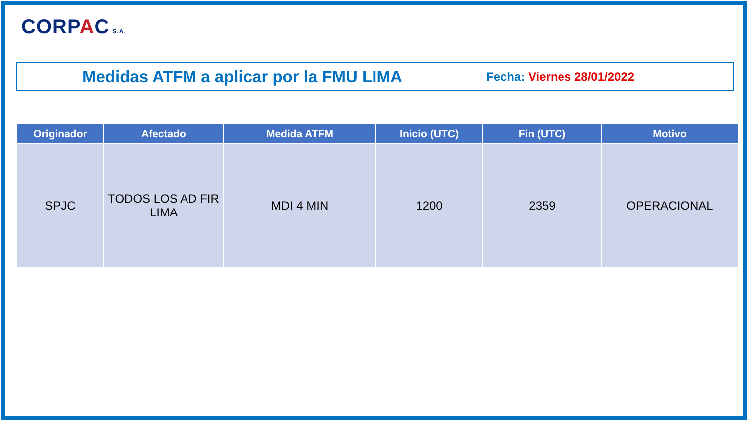CORPAC S.A.
Medidas ATFM a aplicar por la FMU LIMA
Fecha: Viernes 28/01/2022
| Originador | Afectado | Medida ATFM | Inicio (UTC) | Fin (UTC) | Motivo |
| --- | --- | --- | --- | --- | --- |
| SPJC | TODOS LOS AD FIR LIMA | MDI 4 MIN | 1200 | 2359 | OPERACIONAL |